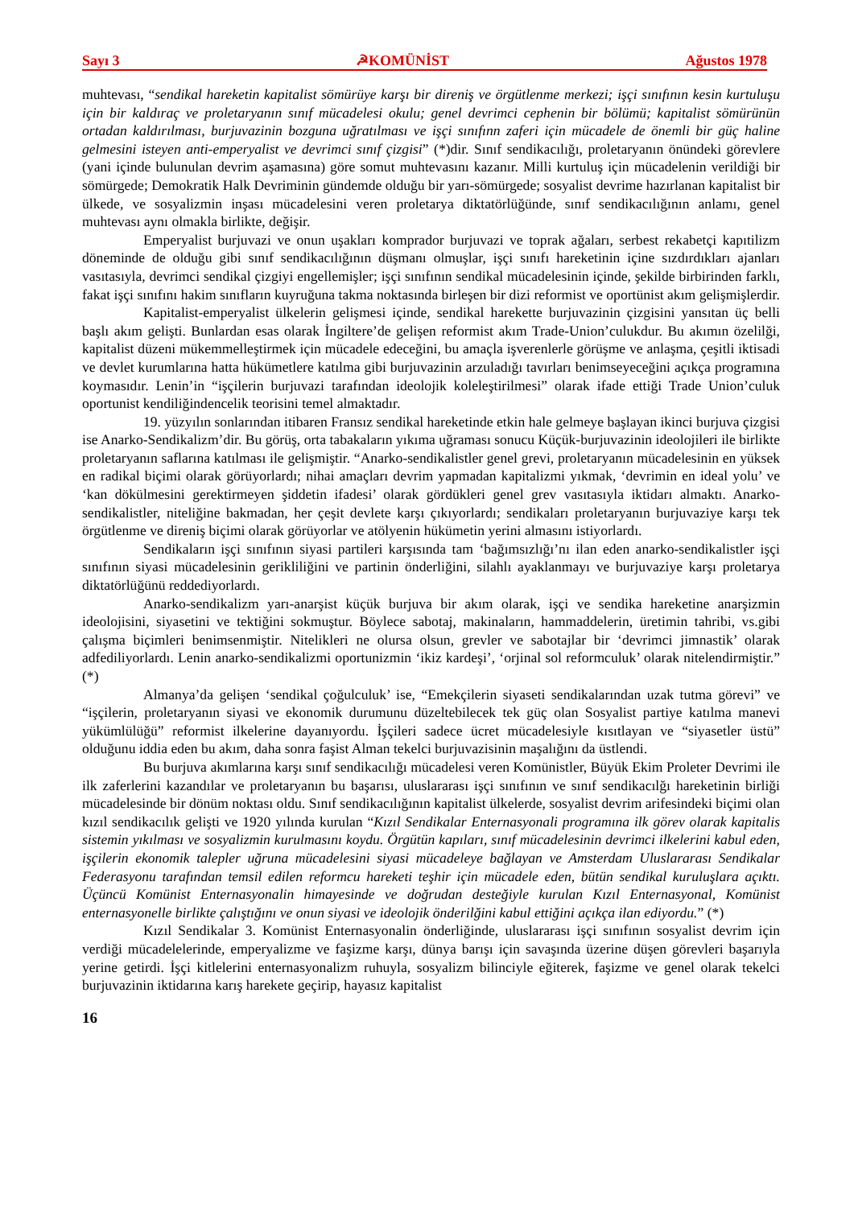Sayı 3 ☭KOMÜNİST Ağustos 1978
muhtevası, “sendikal hareketin kapitalist sömürüye karşı bir direniş ve örgütlenme merkezi; işçi sınıfının kesin kurtuluşu için bir kaldıraç ve proletaryanın sınıf mücadelesi okulu; genel devrimci cephenin bir bölümü; kapitalist sömürünün ortadan kaldırılması, burjuvazinin bozguna uğratılması ve işçi sınıfınn zaferi için mücadele de önemli bir güç haline gelmesini isteyen anti-emperyalist ve devrimci sınıf çizgisi” (*)dir. Sınıf sendikacılığı, proletaryanın önündeki görevlere (yani içinde bulunulan devrim aşamasına) göre somut muhtevasını kazanır. Milli kurtuluş için mücadelenin verildiği bir sömürgede; Demokratik Halk Devriminin gündemde olduğu bir yarı-sömürgede; sosyalist devrime hazırlanan kapitalist bir ülkede, ve sosyalizmin inşası mücadelesini veren proletarya diktatörlüğünde, sınıf sendikacılığının anlamı, genel muhtevası aynı olmakla birlikte, değişir.
Emperyalist burjuvazi ve onun uşakları komprador burjuvazi ve toprak ağaları, serbest rekabetçi kapıtilizm döneminde de olduğu gibi sınıf sendikacılığının düşmanı olmuşlar, işçi sınıfı hareketinin içine sızdırdıkları ajanları vasıtasıyla, devrimci sendikal çizgiyi engellemişler; işçi sınıfının sendikal mücadelesinin içinde, şekilde birbirinden farklı, fakat işçi sınıfını hakim sınıfların kuyruğuna takma noktasında birleşen bir dizi reformist ve oportünist akım gelişmişlerdir.
Kapitalist-emperyalist ülkelerin gelişmesi içinde, sendikal harekette burjuvazinin çizgisini yansıtan üç belli başlı akım gelişti. Bunlardan esas olarak İngiltere’de gelişen reformist akım Trade-Union’culukdur. Bu akımın özelilği, kapitalist düzeni mükemmelleştirmek için mücadele edeceğini, bu amaçla işverenlerle görüşme ve anlaşma, çeşitli iktisadi ve devlet kurumlarına hatta hükümetlere katılma gibi burjuvazinin arzuladığı tavırları benimseyeceğini açıkça programına koymasıdır. Lenin’in “işçilerin burjuvazi tarafından ideolojik koleleştirilmesi” olarak ifade ettiği Trade Union’culuk oportunist kendiliğindencelik teorisini temel almaktadır.
19. yüzyılın sonlarından itibaren Fransız sendikal hareketinde etkin hale gelmeye başlayan ikinci burjuva çizgisi ise Anarko-Sendikalizm’dir. Bu görüş, orta tabakaların yıkıma uğraması sonucu Küçük-burjuvazinin ideolojileri ile birlikte proletaryanın saflarına katılması ile gelişmiştir. “Anarko-sendikalistler genel grevi, proletaryanın mücadelesinin en yüksek en radikal biçimi olarak görüyorlardı; nihai amaçları devrim yapmadan kapitalizmi yıkmak, ‘devrimin en ideal yolu’ ve ‘kan dökülmesini gerektirmeyen şiddetin ifadesi’ olarak gördükleri genel grev vasıtasıyla iktidarı almaktı. Anarko-sendikalistler, niteliğine bakmadan, her çeşit devlete karşı çıkıyorlardı; sendikaları proletaryanın burjuvaziye karşı tek örgütlenme ve direniş biçimi olarak görüyorlar ve atölyenin hükümetin yerini almasını istiyorlardı.
Sendikaların işçi sınıfının siyasi partileri karşısında tam ‘bağımsızlığı’nı ilan eden anarko-sendikalistler işçi sınıfının siyasi mücadelesinin gerikliliğini ve partinin önderliğini, silahlı ayaklanmayı ve burjuvaziye karşı proletarya diktatörlüğünü reddediyorlardı.
Anarko-sendikalizm yarı-anarşist küçük burjuva bir akım olarak, işçi ve sendika hareketine anarşizmin ideolojisini, siyasetini ve tektiğini sokmuştur. Böylece sabotaj, makinaların, hammaddelerin, üretimin tahribi, vs.gibi çalışma biçimleri benimsenmiştir. Nitelikleri ne olursa olsun, grevler ve sabotajlar bir ‘devrimci jimnastik’ olarak adfediliyorlardı. Lenin anarko-sendikalizmi oportunizmin ‘ikiz kardeşi’, ‘orjinal sol reformculuk’ olarak nitelendirmiştir.” (*)
Almanya’da gelişen ‘sendikal çoğulculuk’ ise, “Emekçilerin siyaseti sendikalarından uzak tutma görevi” ve “işçilerin, proletaryanın siyasi ve ekonomik durumunu düzeltebilecek tek güç olan Sosyalist partiye katılma manevi yükümlülüğü” reformist ilkelerine dayanıyordu. İşçileri sadece ücret mücadelesiyle kısıtlayan ve “siyasetler üstü” olduğunu iddia eden bu akım, daha sonra faşist Alman tekelci burjuvazisinin maşalığını da üstlendi.
Bu burjuva akımlarına karşı sınıf sendikacılığı mücadelesi veren Komünistler, Büyük Ekim Proleter Devrimi ile ilk zaferlerini kazandılar ve proletaryanın bu başarısı, uluslararası işçi sınıfının ve sınıf sendikacılğı hareketinin birliği mücadelesinde bir dönüm noktası oldu. Sınıf sendikacılığının kapitalist ülkelerde, sosyalist devrim arifesindeki biçimi olan kızıl sendikacılık gelişti ve 1920 yılında kurulan “Kızıl Sendikalar Enternasyonali programına ilk görev olarak kapitalis sistemin yıkılması ve sosyalizmin kurulmasını koydu. Örgütün kapıları, sınıf mücadelesinin devrimci ilkelerini kabul eden, işçilerin ekonomik talepler uğruna mücadelesini siyasi mücadeleye bağlayan ve Amsterdam Uluslararası Sendikalar Federasyonu tarafından temsil edilen reformcu hareketi teşhir için mücadele eden, bütün sendikal kuruluşlara açıktı. Üçüncü Komünist Enternasyonalin himayesinde ve doğrudan desteğiyle kurulan Kızıl Enternasyonal, Komünist enternasyonelle birlikte çalıştığını ve onun siyasi ve ideolojik önderilğini kabul ettiğini açıkça ilan ediyordu.” (*)
Kızıl Sendikalar 3. Komünist Enternasyonalin önderliğinde, uluslararası işçi sınıfının sosyalist devrim için verdiği mücadelelerinde, emperyalizme ve faşizme karşı, dünya barışı için savaşında üzerine düşen görevleri başarıyla yerine getirdi. İşçi kitlelerini enternasyonalizm ruhuyla, sosyalizm bilinciyle eğiterek, faşizme ve genel olarak tekelci burjuvazinin iktidarına karış harekete geçirip, hayasız kapitalist
16